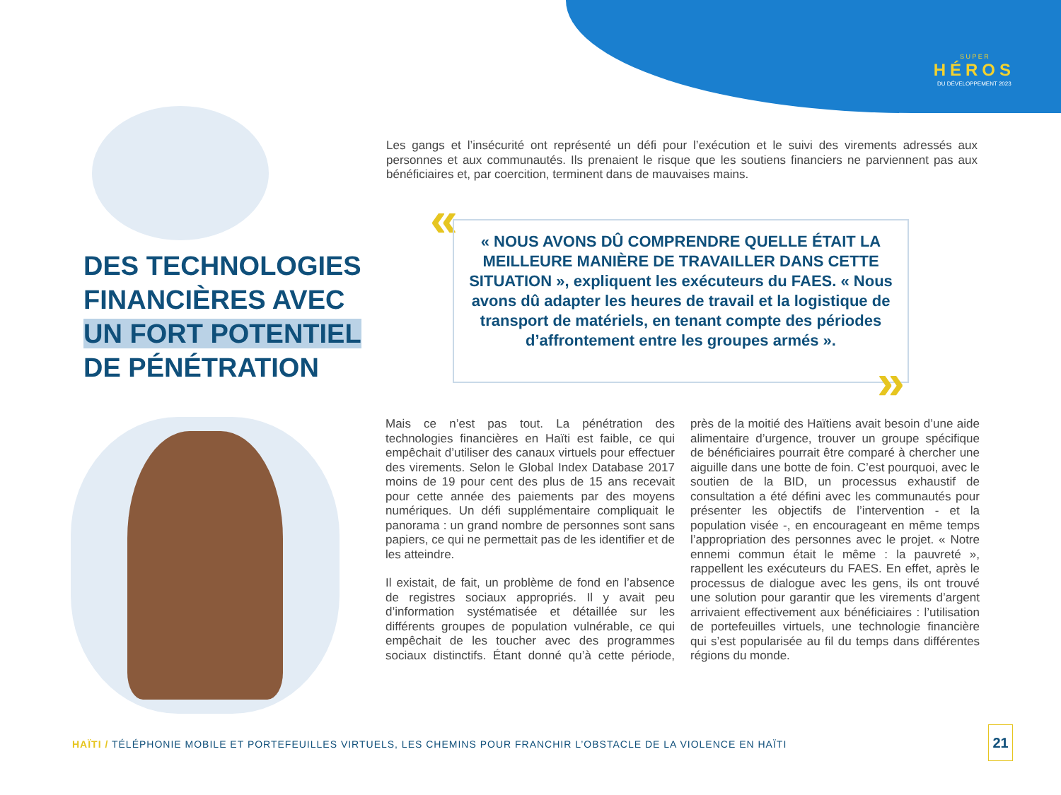S U P E R
HÉROS
DU DÉVELOPPEMENT 2023
DES TECHNOLOGIES
FINANCIÈRES AVEC
UN FORT POTENTIEL
DE PÉNÉTRATION
Les gangs et l’insécurité ont représenté un défi pour l’exécution et le suivi des virements adressés aux personnes et aux communautés. Ils prenaient le risque que les soutiens financiers ne parviennent pas aux bénéficiaires et, par coercition, terminent dans de mauvaises mains.
«
« NOUS AVONS DÛ COMPRENDRE QUELLE ÉTAIT LA MEILLEURE MANIÈRE DE TRAVAILLER DANS CETTE SITUATION », expliquent les exécuteurs du FAES. « Nous avons dû adapter les heures de travail et la logistique de transport de matériels, en tenant compte des périodes d’affrontement entre les groupes armés ».
»
Mais ce n’est pas tout. La pénétration des technologies financières en Haïti est faible, ce qui empêchait d’utiliser des canaux virtuels pour effectuer des virements. Selon le Global Index Database 2017 moins de 19 pour cent des plus de 15 ans recevait pour cette année des paiements par des moyens numériques. Un défi supplémentaire compliquait le panorama : un grand nombre de personnes sont sans papiers, ce qui ne permettait pas de les identifier et de les atteindre.
Il existait, de fait, un problème de fond en l’absence de registres sociaux appropriés. Il y avait peu d’information systématisée et détaillée sur les différents groupes de population vulnérable, ce qui empêchait de les toucher avec des programmes sociaux distinctifs. Étant donné qu’à cette période, près de la moitié des Haïtiens avait besoin d’une aide alimentaire d’urgence, trouver un groupe spécifique de bénéficiaires pourrait être comparé à chercher une aiguille dans une botte de foin. C’est pourquoi, avec le soutien de la BID, un processus exhaustif de consultation a été défini avec les communautés pour présenter les objectifs de l’intervention - et la population visée -, en encourageant en même temps l’appropriation des personnes avec le projet. « Notre ennemi commun était le même : la pauvreté », rappellent les exécuteurs du FAES. En effet, après le processus de dialogue avec les gens, ils ont trouvé une solution pour garantir que les virements d’argent arrivaient effectivement aux bénéficiaires : l’utilisation de portefeuilles virtuels, une technologie financière qui s’est popularisée au fil du temps dans différentes régions du monde.
HAÏTI / TÉLÉPHONIE MOBILE ET PORTEFEUILLES VIRTUELS, LES CHEMINS POUR FRANCHIR L’OBSTACLE DE LA VIOLENCE EN HAÏTI
21